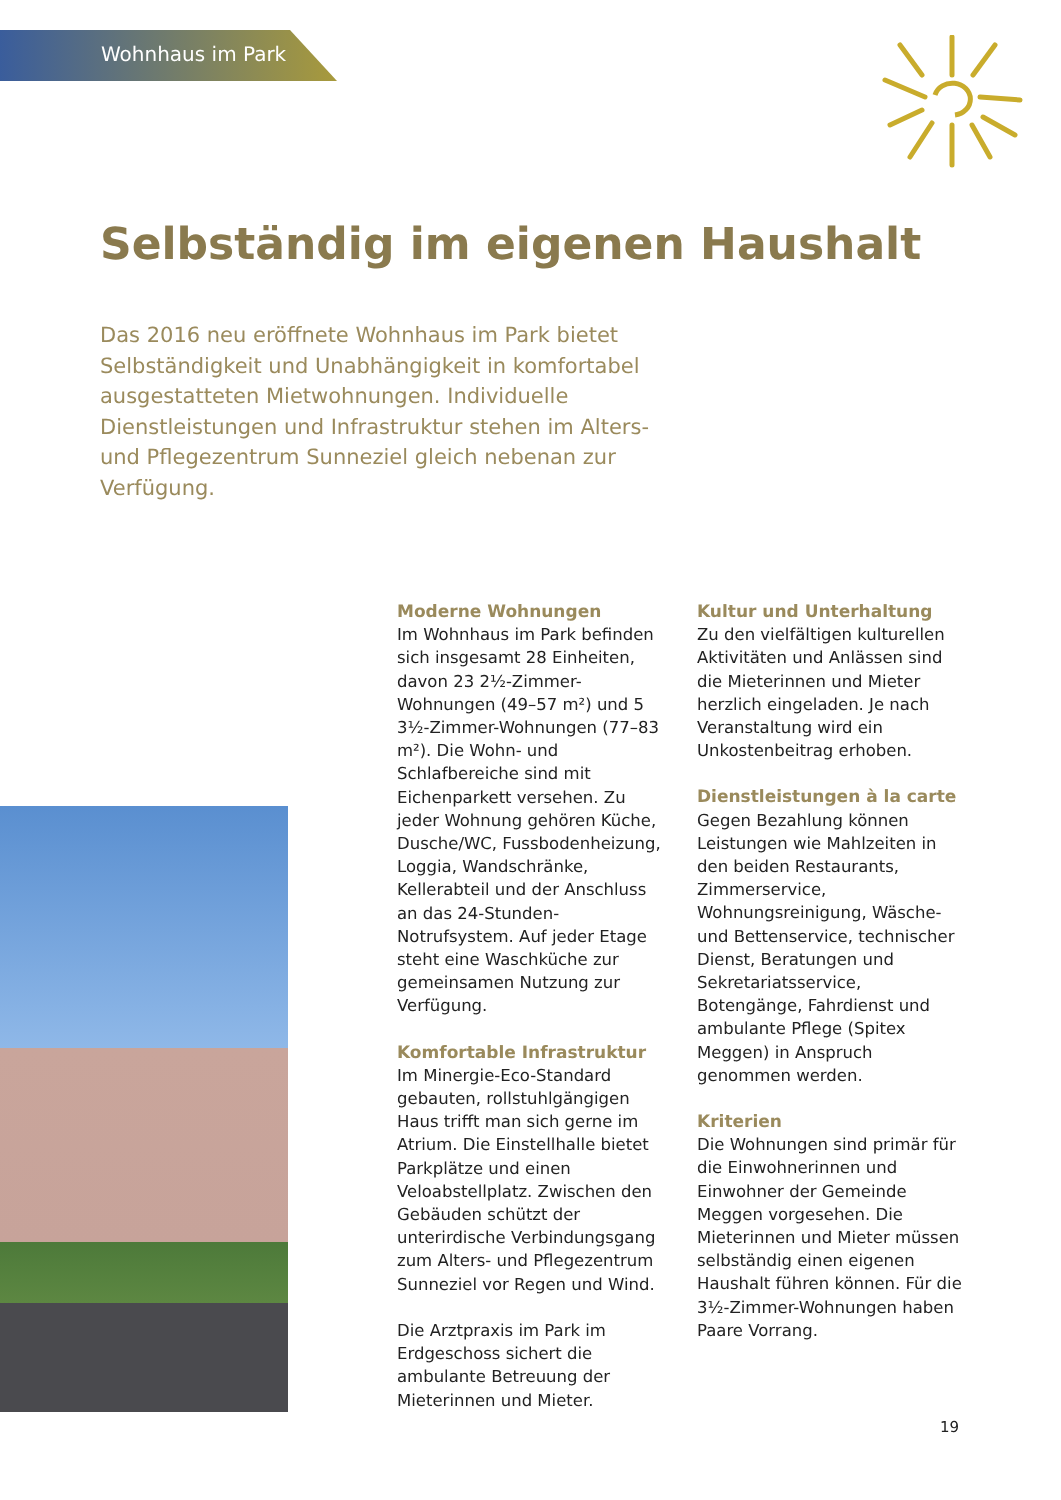Wohnhaus im Park
Selbständig im eigenen Haushalt
Das 2016 neu eröffnete Wohnhaus im Park bietet Selbständigkeit und Unabhängigkeit in komfortabel ausgestatteten Mietwohnungen. Individuelle Dienstleistungen und Infrastruktur stehen im Alters- und Pflegezentrum Sunneziel gleich nebenan zur Verfügung.
Moderne Wohnungen
Im Wohnhaus im Park befinden sich insgesamt 28 Einheiten, davon 23 2½-Zimmer-Wohnungen (49–57 m²) und 5 3½-Zimmer-Wohnungen (77–83 m²). Die Wohn- und Schlafbereiche sind mit Eichenparkett versehen. Zu jeder Wohnung gehören Küche, Dusche/WC, Fussbodenheizung, Loggia, Wandschränke, Kellerabteil und der Anschluss an das 24-Stunden-Notrufsystem. Auf jeder Etage steht eine Waschküche zur gemeinsamen Nutzung zur Verfügung.
Komfortable Infrastruktur
Im Minergie-Eco-Standard gebauten, rollstuhlgängigen Haus trifft man sich gerne im Atrium. Die Einstellhalle bietet Parkplätze und einen Veloabstellplatz. Zwischen den Gebäuden schützt der unterirdische Verbindungsgang zum Alters- und Pflegezentrum Sunneziel vor Regen und Wind.
Die Arztpraxis im Park im Erdgeschoss sichert die ambulante Betreuung der Mieterinnen und Mieter.
Kultur und Unterhaltung
Zu den vielfältigen kulturellen Aktivitäten und Anlässen sind die Mieterinnen und Mieter herzlich eingeladen. Je nach Veranstaltung wird ein Unkostenbeitrag erhoben.
Dienstleistungen à la carte
Gegen Bezahlung können Leistungen wie Mahlzeiten in den beiden Restaurants, Zimmerservice, Wohnungsreinigung, Wäsche- und Bettenservice, technischer Dienst, Beratungen und Sekretariatsservice, Botengänge, Fahrdienst und ambulante Pflege (Spitex Meggen) in Anspruch genommen werden.
Kriterien
Die Wohnungen sind primär für die Einwohnerinnen und Einwohner der Gemeinde Meggen vorgesehen. Die Mieterinnen und Mieter müssen selbständig einen eigenen Haushalt führen können. Für die 3½-Zimmer-Wohnungen haben Paare Vorrang.
19